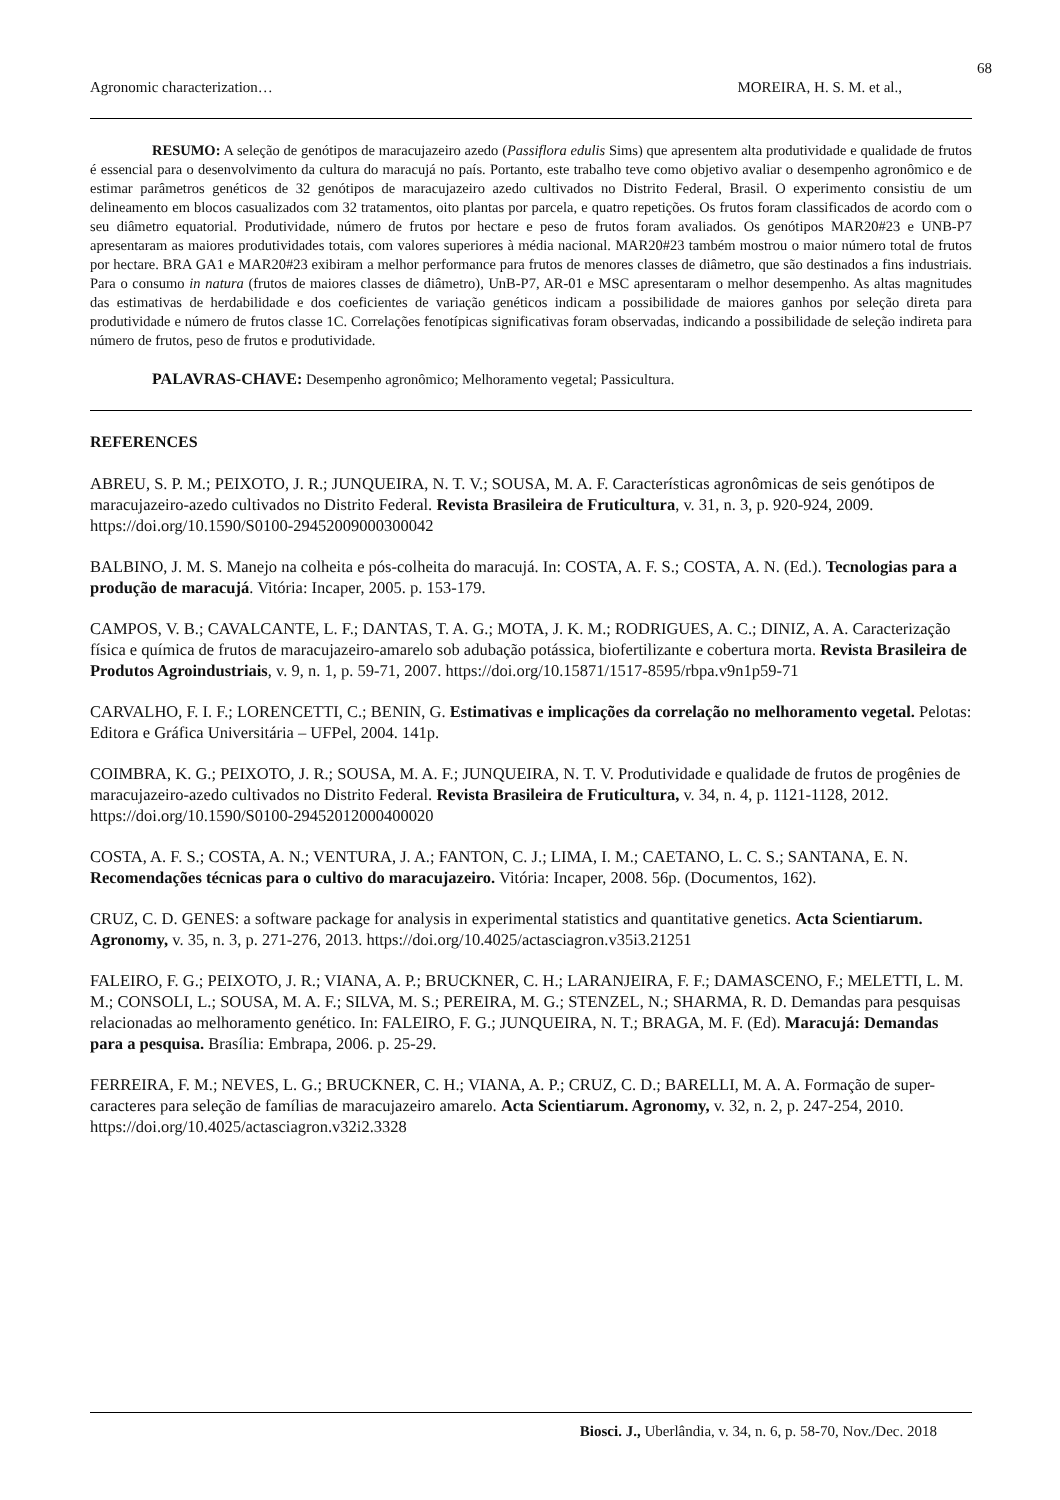68
Agronomic characterization… MOREIRA, H. S. M. et al.,
RESUMO: A seleção de genótipos de maracujazeiro azedo (Passiflora edulis Sims) que apresentem alta produtividade e qualidade de frutos é essencial para o desenvolvimento da cultura do maracujá no país. Portanto, este trabalho teve como objetivo avaliar o desempenho agronômico e de estimar parâmetros genéticos de 32 genótipos de maracujazeiro azedo cultivados no Distrito Federal, Brasil. O experimento consistiu de um delineamento em blocos casualizados com 32 tratamentos, oito plantas por parcela, e quatro repetições. Os frutos foram classificados de acordo com o seu diâmetro equatorial. Produtividade, número de frutos por hectare e peso de frutos foram avaliados. Os genótipos MAR20#23 e UNB-P7 apresentaram as maiores produtividades totais, com valores superiores à média nacional. MAR20#23 também mostrou o maior número total de frutos por hectare. BRA GA1 e MAR20#23 exibiram a melhor performance para frutos de menores classes de diâmetro, que são destinados a fins industriais. Para o consumo in natura (frutos de maiores classes de diâmetro), UnB-P7, AR-01 e MSC apresentaram o melhor desempenho. As altas magnitudes das estimativas de herdabilidade e dos coeficientes de variação genéticos indicam a possibilidade de maiores ganhos por seleção direta para produtividade e número de frutos classe 1C. Correlações fenotípicas significativas foram observadas, indicando a possibilidade de seleção indireta para número de frutos, peso de frutos e produtividade.
PALAVRAS-CHAVE: Desempenho agronômico; Melhoramento vegetal; Passicultura.
REFERENCES
ABREU, S. P. M.; PEIXOTO, J. R.; JUNQUEIRA, N. T. V.; SOUSA, M. A. F. Características agronômicas de seis genótipos de maracujazeiro-azedo cultivados no Distrito Federal. Revista Brasileira de Fruticultura, v. 31, n. 3, p. 920-924, 2009. https://doi.org/10.1590/S0100-29452009000300042
BALBINO, J. M. S. Manejo na colheita e pós-colheita do maracujá. In: COSTA, A. F. S.; COSTA, A. N. (Ed.). Tecnologias para a produção de maracujá. Vitória: Incaper, 2005. p. 153-179.
CAMPOS, V. B.; CAVALCANTE, L. F.; DANTAS, T. A. G.; MOTA, J. K. M.; RODRIGUES, A. C.; DINIZ, A. A. Caracterização física e química de frutos de maracujazeiro-amarelo sob adubação potássica, biofertilizante e cobertura morta. Revista Brasileira de Produtos Agroindustriais, v. 9, n. 1, p. 59-71, 2007. https://doi.org/10.15871/1517-8595/rbpa.v9n1p59-71
CARVALHO, F. I. F.; LORENCETTI, C.; BENIN, G. Estimativas e implicações da correlação no melhoramento vegetal. Pelotas: Editora e Gráfica Universitária – UFPel, 2004. 141p.
COIMBRA, K. G.; PEIXOTO, J. R.; SOUSA, M. A. F.; JUNQUEIRA, N. T. V. Produtividade e qualidade de frutos de progênies de maracujazeiro-azedo cultivados no Distrito Federal. Revista Brasileira de Fruticultura, v. 34, n. 4, p. 1121-1128, 2012. https://doi.org/10.1590/S0100-29452012000400020
COSTA, A. F. S.; COSTA, A. N.; VENTURA, J. A.; FANTON, C. J.; LIMA, I. M.; CAETANO, L. C. S.; SANTANA, E. N. Recomendações técnicas para o cultivo do maracujazeiro. Vitória: Incaper, 2008. 56p. (Documentos, 162).
CRUZ, C. D. GENES: a software package for analysis in experimental statistics and quantitative genetics. Acta Scientiarum. Agronomy, v. 35, n. 3, p. 271-276, 2013. https://doi.org/10.4025/actasciagron.v35i3.21251
FALEIRO, F. G.; PEIXOTO, J. R.; VIANA, A. P.; BRUCKNER, C. H.; LARANJEIRA, F. F.; DAMASCENO, F.; MELETTI, L. M. M.; CONSOLI, L.; SOUSA, M. A. F.; SILVA, M. S.; PEREIRA, M. G.; STENZEL, N.; SHARMA, R. D. Demandas para pesquisas relacionadas ao melhoramento genético. In: FALEIRO, F. G.; JUNQUEIRA, N. T.; BRAGA, M. F. (Ed). Maracujá: Demandas para a pesquisa. Brasília: Embrapa, 2006. p. 25-29.
FERREIRA, F. M.; NEVES, L. G.; BRUCKNER, C. H.; VIANA, A. P.; CRUZ, C. D.; BARELLI, M. A. A. Formação de super-caracteres para seleção de famílias de maracujazeiro amarelo. Acta Scientiarum. Agronomy, v. 32, n. 2, p. 247-254, 2010. https://doi.org/10.4025/actasciagron.v32i2.3328
Biosci. J., Uberlândia, v. 34, n. 6, p. 58-70, Nov./Dec. 2018